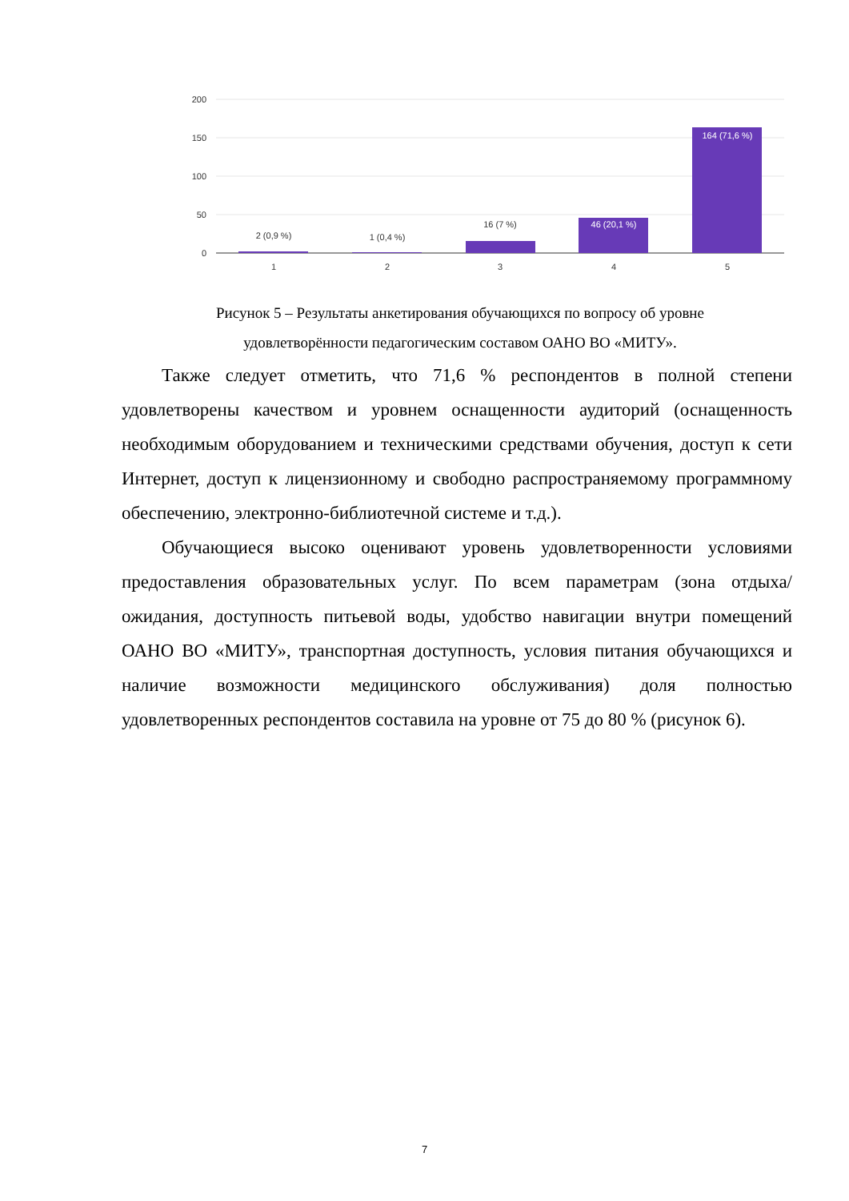200
150
100
50
0
2 (0,9 %)
1 (0,4 %)
16 (7 %)
46 (20,1 %)
164 (71,6 %)
1
2
3
4
5
Рисунок 5 – Результаты анкетирования обучающихся по вопросу об уровне удовлетворённости педагогическим составом ОАНО ВО «МИТУ».
Также следует отметить, что 71,6 % респондентов в полной степени удовлетворены качеством и уровнем оснащенности аудиторий (оснащенность необходимым оборудованием и техническими средствами обучения, доступ к сети Интернет, доступ к лицензионному и свободно распространяемому программному обеспечению, электронно-библиотечной системе и т.д.).
Обучающиеся высоко оценивают уровень удовлетворенности условиями предоставления образовательных услуг. По всем параметрам (зона отдыха/ожидания, доступность питьевой воды, удобство навигации внутри помещений ОАНО ВО «МИТУ», транспортная доступность, условия питания обучающихся и наличие возможности медицинского обслуживания) доля полностью удовлетворенных респондентов составила на уровне от 75 до 80 % (рисунок 6).
7